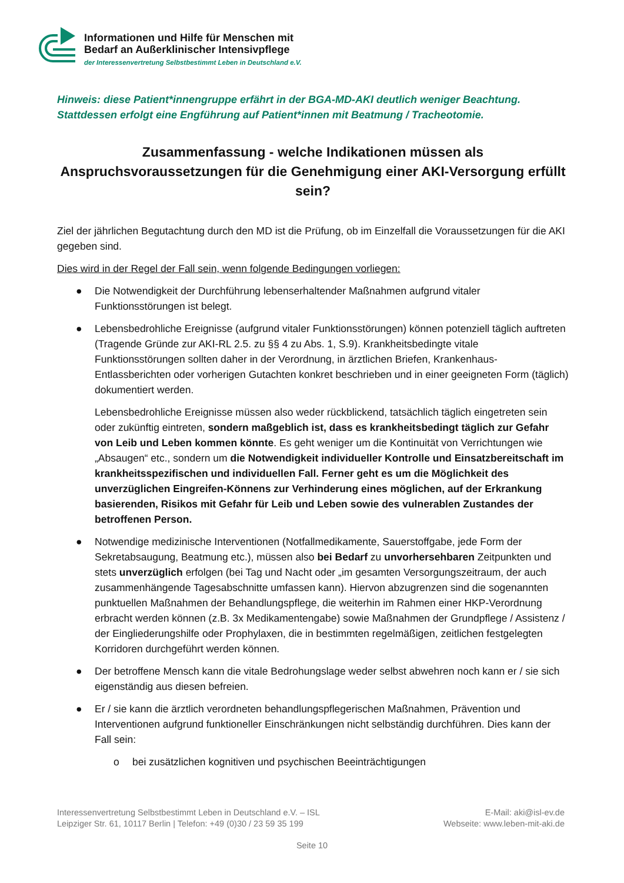Informationen und Hilfe für Menschen mit
Bedarf an Außerklinischer Intensivpflege
der Interessenvertretung Selbstbestimmt Leben in Deutschland e.V.
Hinweis: diese Patient*innengruppe erfährt in der BGA-MD-AKI deutlich weniger Beachtung. Stattdessen erfolgt eine Engführung auf Patient*innen mit Beatmung / Tracheotomie.
Zusammenfassung - welche Indikationen müssen als Anspruchsvoraussetzungen für die Genehmigung einer AKI-Versorgung erfüllt sein?
Ziel der jährlichen Begutachtung durch den MD ist die Prüfung, ob im Einzelfall die Voraussetzungen für die AKI gegeben sind.
Dies wird in der Regel der Fall sein, wenn folgende Bedingungen vorliegen:
● Die Notwendigkeit der Durchführung lebenserhaltender Maßnahmen aufgrund vitaler Funktionsstörungen ist belegt.
● Lebensbedrohliche Ereignisse (aufgrund vitaler Funktionsstörungen) können potenziell täglich auftreten (Tragende Gründe zur AKI-RL 2.5. zu §§ 4 zu Abs. 1, S.9). Krankheitsbedingte vitale Funktionsstörungen sollten daher in der Verordnung, in ärztlichen Briefen, Krankenhaus-Entlassberichten oder vorherigen Gutachten konkret beschrieben und in einer geeigneten Form (täglich) dokumentiert werden.
Lebensbedrohliche Ereignisse müssen also weder rückblickend, tatsächlich täglich eingetreten sein oder zukünftig eintreten, sondern maßgeblich ist, dass es krankheitsbedingt täglich zur Gefahr von Leib und Leben kommen könnte. Es geht weniger um die Kontinuität von Verrichtungen wie „Absaugen“ etc., sondern um die Notwendigkeit individueller Kontrolle und Einsatzbereitschaft im krankheitsspezifischen und individuellen Fall. Ferner geht es um die Möglichkeit des unverzüglichen Eingreifen-Könnens zur Verhinderung eines möglichen, auf der Erkrankung basierenden, Risikos mit Gefahr für Leib und Leben sowie des vulnerablen Zustandes der betroffenen Person.
● Notwendige medizinische Interventionen (Notfallmedikamente, Sauerstoffgabe, jede Form der Sekretabsaugung, Beatmung etc.), müssen also bei Bedarf zu unvorhersehbaren Zeitpunkten und stets unverzüglich erfolgen (bei Tag und Nacht oder „im gesamten Versorgungszeitraum, der auch zusammenhängende Tagesabschnitte umfassen kann). Hiervon abzugrenzen sind die sogenannten punktuellen Maßnahmen der Behandlungspflege, die weiterhin im Rahmen einer HKP-Verordnung erbracht werden können (z.B. 3x Medikamentengabe) sowie Maßnahmen der Grundpflege / Assistenz / der Eingliederungshilfe oder Prophylaxen, die in bestimmten regelmäßigen, zeitlichen festgelegten Korridoren durchgeführt werden können.
● Der betroffene Mensch kann die vitale Bedrohungslage weder selbst abwehren noch kann er / sie sich eigenständig aus diesen befreien.
● Er / sie kann die ärztlich verordneten behandlungspflegerischen Maßnahmen, Prävention und Interventionen aufgrund funktioneller Einschränkungen nicht selbständig durchführen. Dies kann der Fall sein:
o bei zusätzlichen kognitiven und psychischen Beeinträchtigungen
Interessenvertretung Selbstbestimmt Leben in Deutschland e.V. – ISL
Leipziger Str. 61, 10117 Berlin | Telefon: +49 (0)30 / 23 59 35 199
E-Mail: aki@isl-ev.de
Webseite: www.leben-mit-aki.de
Seite 10